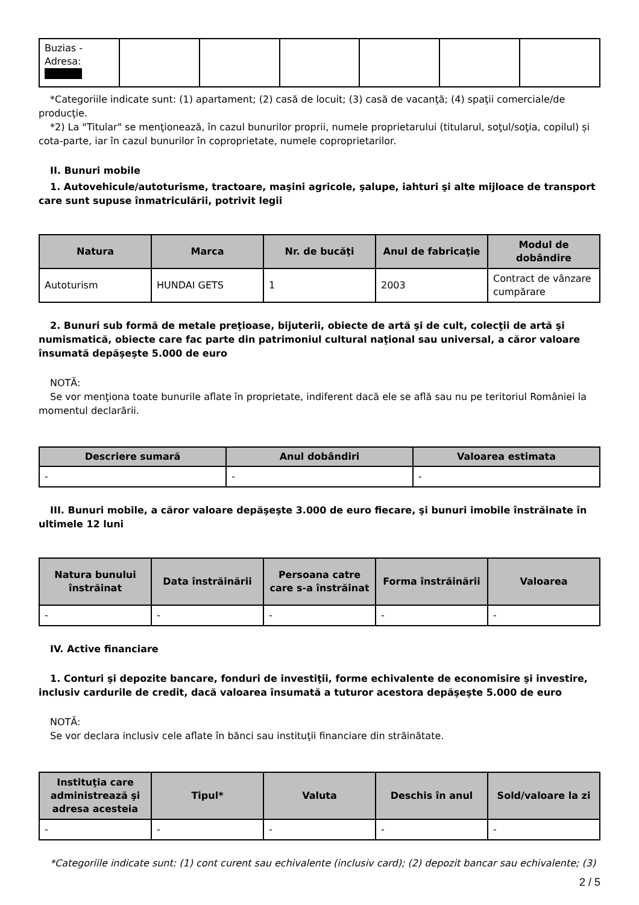| Buzias - Adresa: | | | | | | |
*Categoriile indicate sunt: (1) apartament; (2) casă de locuit; (3) casă de vacanţă; (4) spaţii comerciale/de producţie.
*2) La "Titular" se menţionează, în cazul bunurilor proprii, numele proprietarului (titularul, soţul/soţia, copilul) și cota-parte, iar în cazul bunurilor în coproprietate, numele coproprietarilor.
II. Bunuri mobile
1. Autovehicule/autoturisme, tractoare, maşini agricole, şalupe, iahturi şi alte mijloace de transport care sunt supuse înmatriculării, potrivit legii
| Natura | Marca | Nr. de bucăţi | Anul de fabricaţie | Modul de dobândire |
| --- | --- | --- | --- | --- |
| Autoturism | HUNDAI GETS | 1 | 2003 | Contract de vânzare cumpărare |
2. Bunuri sub formă de metale preţioase, bijuterii, obiecte de artă şi de cult, colecţii de artă şi numismatică, obiecte care fac parte din patrimoniul cultural naţional sau universal, a căror valoare însumată depăşeşte 5.000 de euro
NOTĂ:
Se vor menţiona toate bunurile aflate în proprietate, indiferent dacă ele se află sau nu pe teritoriul României la momentul declarării.
| Descriere sumară | Anul dobândiri | Valoarea estimata |
| --- | --- | --- |
| - | - | - |
III. Bunuri mobile, a căror valoare depăşeşte 3.000 de euro fiecare, şi bunuri imobile înstrăinate în ultimele 12 luni
| Natura bunului înstrăinat | Data înstrăinării | Persoana catre care s-a înstrăinat | Forma înstrăinării | Valoarea |
| --- | --- | --- | --- | --- |
| - | - | - | - | - |
IV. Active financiare
1. Conturi şi depozite bancare, fonduri de investiţii, forme echivalente de economisire şi investire, inclusiv cardurile de credit, dacă valoarea însumată a tuturor acestora depăşeşte 5.000 de euro
NOTĂ:
Se vor declara inclusiv cele aflate în bănci sau instituţii financiare din străinătate.
| Instituţia care administrează şi adresa acesteia | Tipul* | Valuta | Deschis în anul | Sold/valoare la zi |
| --- | --- | --- | --- | --- |
| - | - | - | - | - |
*Categoriile indicate sunt: (1) cont curent sau echivalente (inclusiv card); (2) depozit bancar sau echivalente; (3)
2 / 5